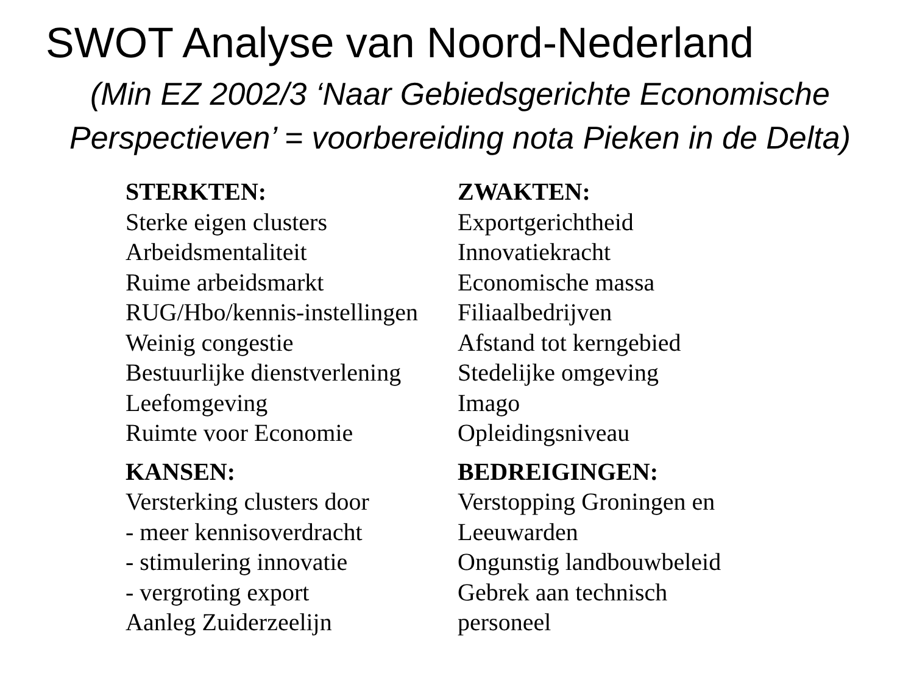SWOT Analyse van Noord-Nederland
(Min EZ 2002/3 ‘Naar Gebiedsgerichte Economische
Perspectieven’ = voorbereiding nota Pieken in de Delta)
STERKTEN:
Sterke eigen clusters
Arbeidsmentaliteit
Ruime arbeidsmarkt
RUG/Hbo/kennis-instellingen
Weinig congestie
Bestuurlijke dienstverlening
Leefomgeving
Ruimte voor Economie
ZWAKTEN:
Exportgerichtheid
Innovatiekracht
Economische massa
Filiaalbedrijven
Afstand tot kerngebied
Stedelijke omgeving
Imago
Opleidingsniveau
KANSEN:
Versterking clusters door
- meer kennisoverdracht
- stimulering innovatie
- vergroting export
Aanleg Zuiderzeelijn
BEDREIGINGEN:
Verstopping Groningen en
Leeuwarden
Ongunstig landbouwbeleid
Gebrek aan technisch
personeel